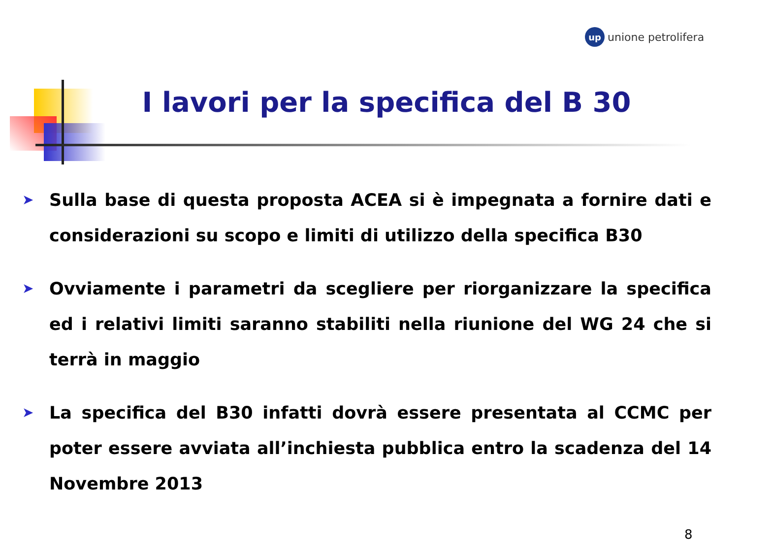up
unione petrolifera
I lavori per la specifica del B 30
➤ Sulla base di questa proposta ACEA si è impegnata a fornire dati e considerazioni su scopo e limiti di utilizzo della specifica B30
➤ Ovviamente i parametri da scegliere per riorganizzare la specifica ed i relativi limiti saranno stabiliti nella riunione del WG 24 che si terrà in maggio
➤ La specifica del B30 infatti dovrà essere presentata al CCMC per poter essere avviata all’inchiesta pubblica entro la scadenza del 14 Novembre 2013
8